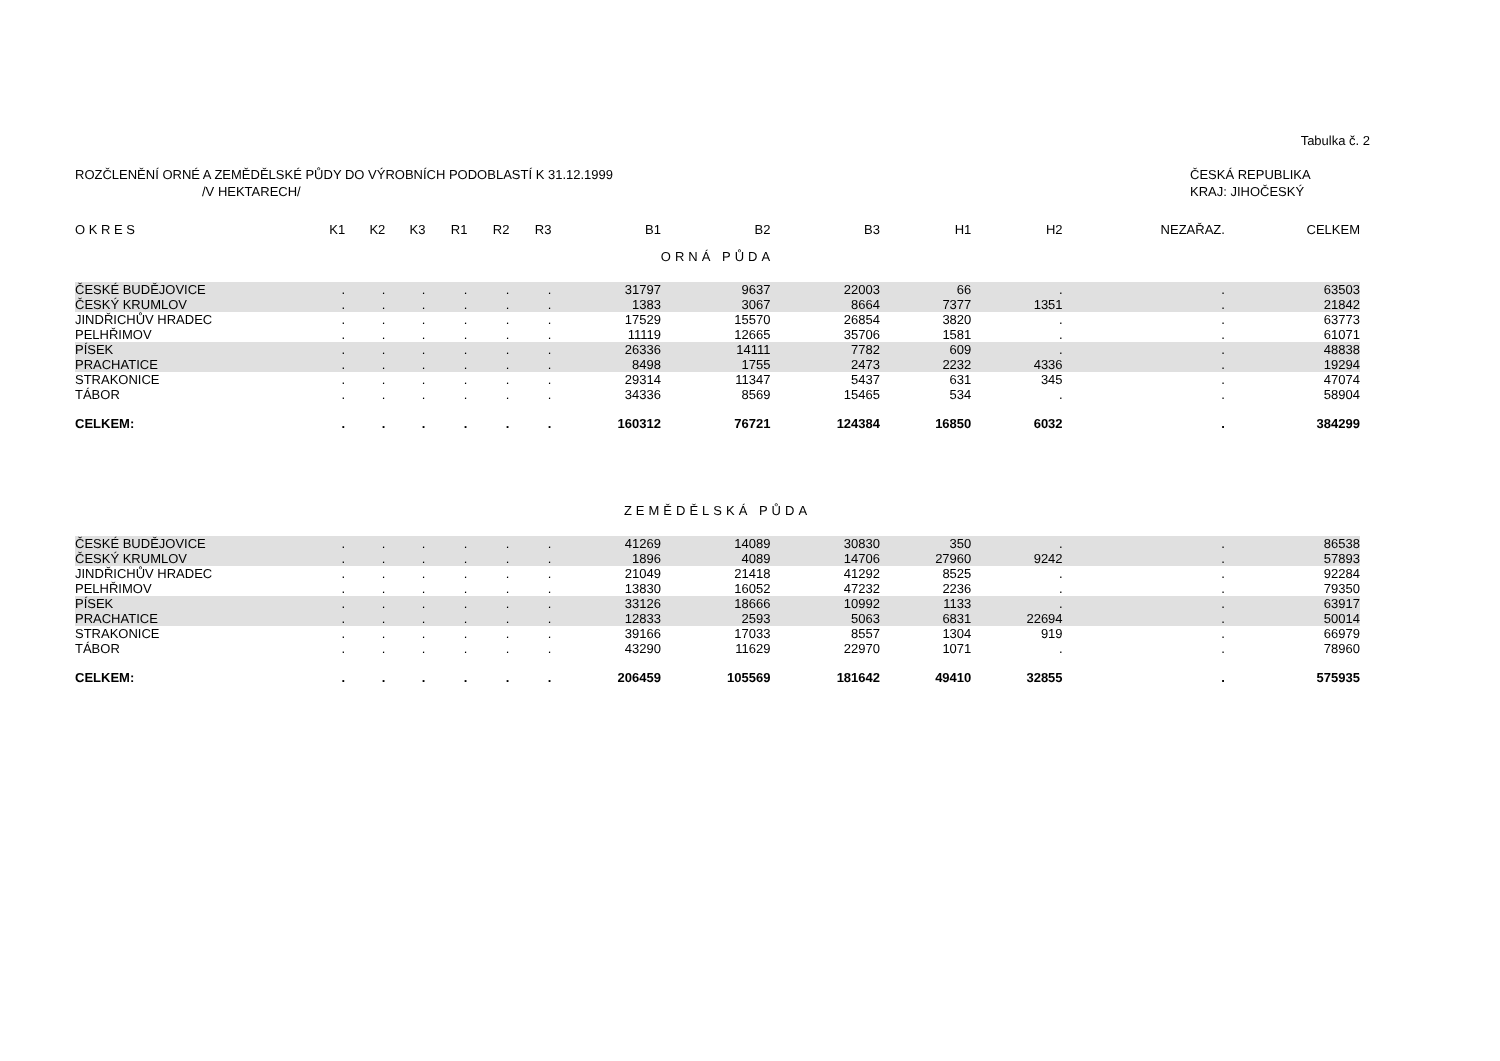Tabulka č. 2
ROZČLENĚNÍ ORNÉ A ZEMĚDĚLSKÉ PŮDY DO VÝROBNÍCH PODOBLASTÍ K 31.12.1999
/V HEKTARECH/
ČESKÁ REPUBLIKA
KRAJ: JIHOČESKÝ
| O K R E S | K1 | K2 | K3 | R1 | R2 | R3 | B1 | B2 | B3 | H1 | H2 | NEZAŘAZ. | CELKEM |
| --- | --- | --- | --- | --- | --- | --- | --- | --- | --- | --- | --- | --- | --- |
| ORNÁ PŮDA | | | | | | | | | | | | | |
| ČESKÉ BUDĚJOVICE | . | . | . | . | . | . | 31797 | 9637 | 22003 | 66 | . | . | 63503 |
| ČESKÝ KRUMLOV | . | . | . | . | . | . | 1383 | 3067 | 8664 | 7377 | 1351 | . | 21842 |
| JINDŘICHŮV HRADEC | . | . | . | . | . | . | 17529 | 15570 | 26854 | 3820 | . | . | 63773 |
| PELHŘIMOV | . | . | . | . | . | . | 11119 | 12665 | 35706 | 1581 | . | . | 61071 |
| PÍSEK | . | . | . | . | . | . | 26336 | 14111 | 7782 | 609 | . | . | 48838 |
| PRACHATICE | . | . | . | . | . | . | 8498 | 1755 | 2473 | 2232 | 4336 | . | 19294 |
| STRAKONICE | . | . | . | . | . | . | 29314 | 11347 | 5437 | 631 | 345 | . | 47074 |
| TÁBOR | . | . | . | . | . | . | 34336 | 8569 | 15465 | 534 | . | . | 58904 |
| CELKEM: | . | . | . | . | . | . | 160312 | 76721 | 124384 | 16850 | 6032 | . | 384299 |
| ZEMĚDĚLSKÁ PŮDA | | | | | | | | | | | | | |
| ČESKÉ BUDĚJOVICE | . | . | . | . | . | . | 41269 | 14089 | 30830 | 350 | . | . | 86538 |
| ČESKÝ KRUMLOV | . | . | . | . | . | . | 1896 | 4089 | 14706 | 27960 | 9242 | . | 57893 |
| JINDŘICHŮV HRADEC | . | . | . | . | . | . | 21049 | 21418 | 41292 | 8525 | . | . | 92284 |
| PELHŘIMOV | . | . | . | . | . | . | 13830 | 16052 | 47232 | 2236 | . | . | 79350 |
| PÍSEK | . | . | . | . | . | . | 33126 | 18666 | 10992 | 1133 | . | . | 63917 |
| PRACHATICE | . | . | . | . | . | . | 12833 | 2593 | 5063 | 6831 | 22694 | . | 50014 |
| STRAKONICE | . | . | . | . | . | . | 39166 | 17033 | 8557 | 1304 | 919 | . | 66979 |
| TÁBOR | . | . | . | . | . | . | 43290 | 11629 | 22970 | 1071 | . | . | 78960 |
| CELKEM: | . | . | . | . | . | . | 206459 | 105569 | 181642 | 49410 | 32855 | . | 575935 |